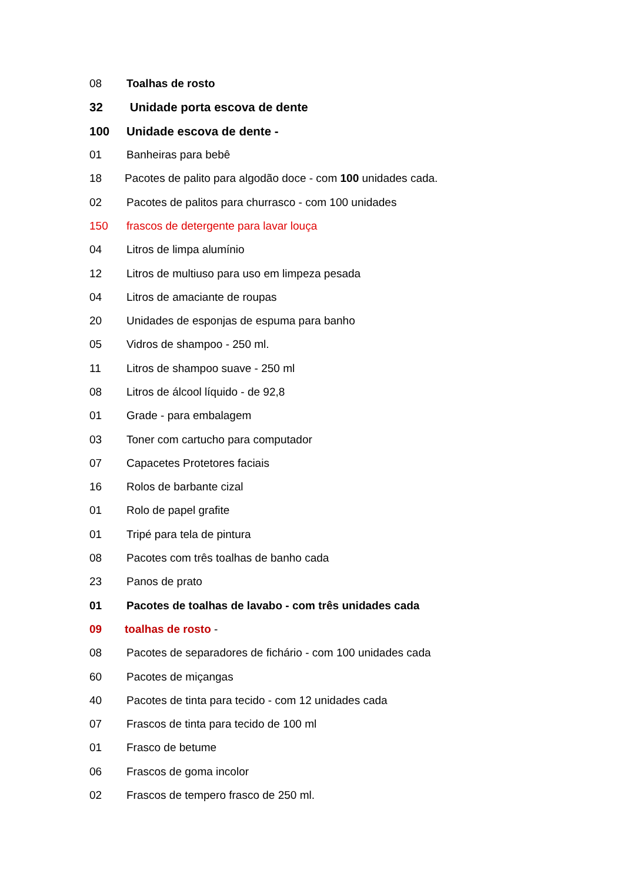08 Toalhas de rosto
32 Unidade porta escova de dente
100 Unidade escova de dente -
01 Banheiras para bebê
18 Pacotes de palito para algodão doce - com 100 unidades cada.
02 Pacotes de palitos para churrasco - com 100 unidades
150 frascos de detergente para lavar louça
04 Litros de limpa alumínio
12 Litros de multiuso para uso em limpeza pesada
04 Litros de amaciante de roupas
20 Unidades de esponjas de espuma para banho
05 Vidros de shampoo - 250 ml.
11 Litros de shampoo suave - 250 ml
08 Litros de álcool líquido - de 92,8
01 Grade - para embalagem
03 Toner com cartucho para computador
07 Capacetes Protetores faciais
16 Rolos de barbante cizal
01 Rolo de papel grafite
01 Tripé para tela de pintura
08 Pacotes com três toalhas de banho cada
23 Panos de prato
01 Pacotes de toalhas de lavabo - com três unidades cada
09 toalhas de rosto -
08 Pacotes de separadores de fichário - com 100 unidades cada
60 Pacotes de miçangas
40 Pacotes de tinta para tecido - com 12 unidades cada
07 Frascos de tinta para tecido de 100 ml
01 Frasco de betume
06 Frascos de goma incolor
02 Frascos de tempero frasco de 250 ml.